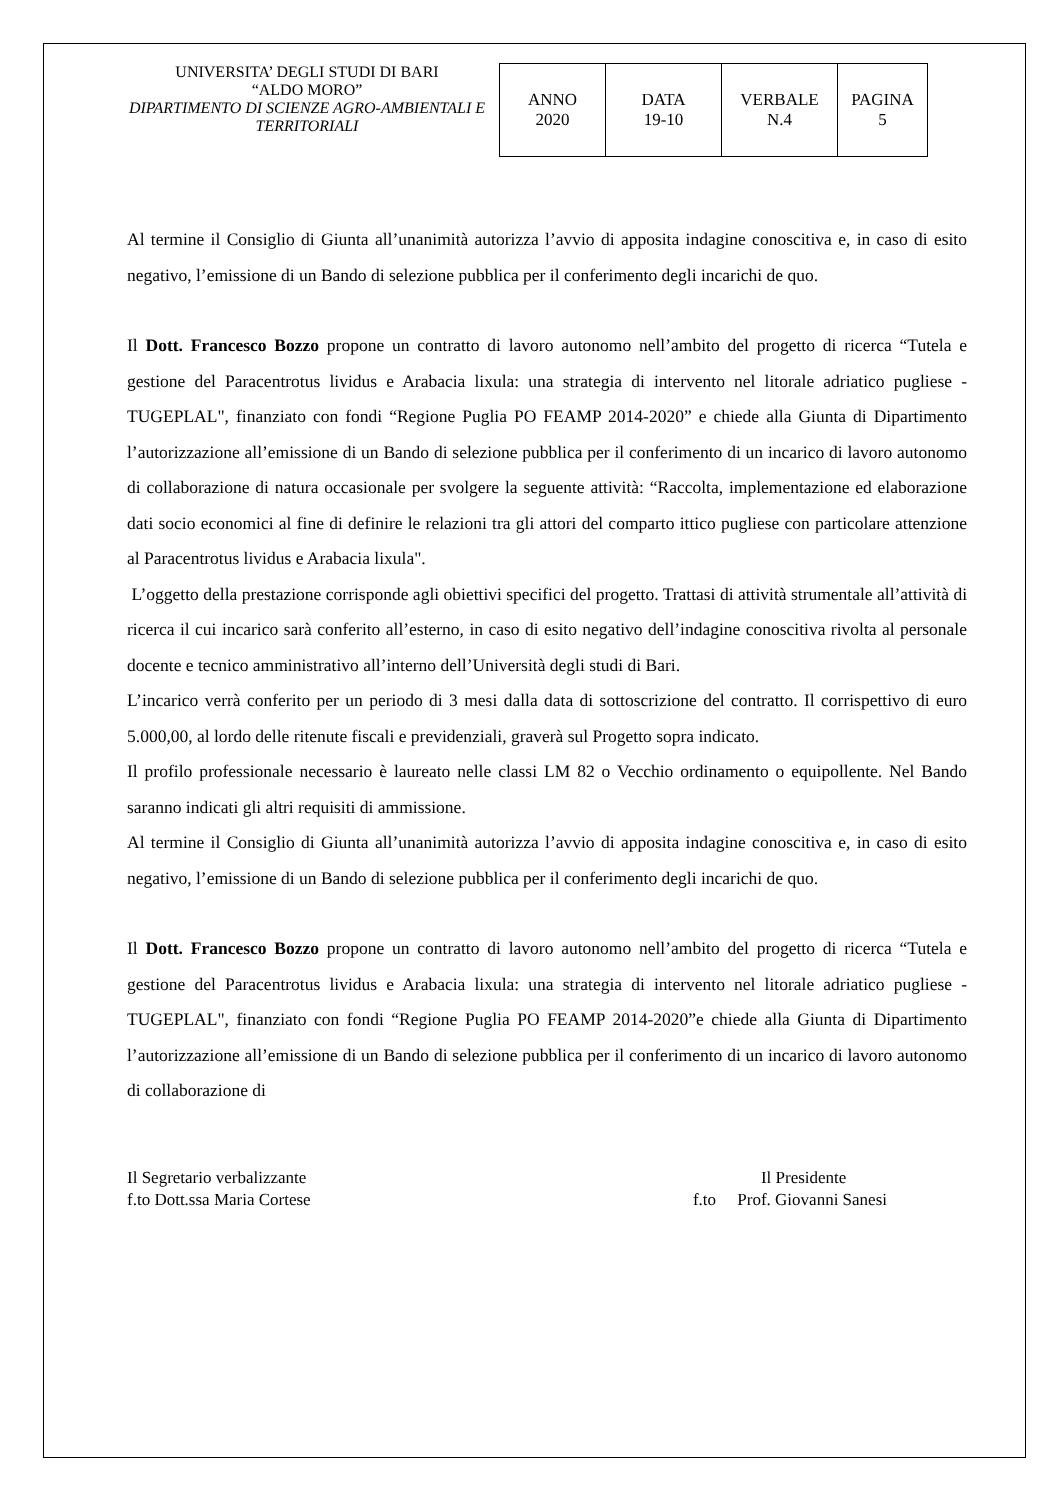UNIVERSITA’ DEGLI STUDI DI BARI
“ALDO MORO”
DIPARTIMENTO DI SCIENZE AGRO-AMBIENTALI E TERRITORIALI
| ANNO 2020 | DATA 19-10 | VERBALE N.4 | PAGINA 5 |
Al termine il Consiglio di Giunta all’unanimità autorizza l’avvio di apposita indagine conoscitiva e, in caso di esito negativo, l’emissione di un Bando di selezione pubblica per il conferimento degli incarichi de quo.
Il Dott. Francesco Bozzo propone un contratto di lavoro autonomo nell’ambito del progetto di ricerca “Tutela e gestione del Paracentrotus lividus e Arabacia lixula: una strategia di intervento nel litorale adriatico pugliese - TUGEPLAL", finanziato con fondi “Regione Puglia PO FEAMP 2014-2020” e chiede alla Giunta di Dipartimento l’autorizzazione all’emissione di un Bando di selezione pubblica per il conferimento di un incarico di lavoro autonomo di collaborazione di natura occasionale per svolgere la seguente attività: “Raccolta, implementazione ed elaborazione dati socio economici al fine di definire le relazioni tra gli attori del comparto ittico pugliese con particolare attenzione al Paracentrotus lividus e Arabacia lixula".
L’oggetto della prestazione corrisponde agli obiettivi specifici del progetto. Trattasi di attività strumentale all’attività di ricerca il cui incarico sarà conferito all’esterno, in caso di esito negativo dell’indagine conoscitiva rivolta al personale docente e tecnico amministrativo all’interno dell’Università degli studi di Bari.
L’incarico verrà conferito per un periodo di 3 mesi dalla data di sottoscrizione del contratto. Il corrispettivo di euro 5.000,00, al lordo delle ritenute fiscali e previdenziali, graverà sul Progetto sopra indicato.
Il profilo professionale necessario è laureato nelle classi LM 82 o Vecchio ordinamento o equipollente. Nel Bando saranno indicati gli altri requisiti di ammissione.
Al termine il Consiglio di Giunta all’unanimità autorizza l’avvio di apposita indagine conoscitiva e, in caso di esito negativo, l’emissione di un Bando di selezione pubblica per il conferimento degli incarichi de quo.
Il Dott. Francesco Bozzo propone un contratto di lavoro autonomo nell’ambito del progetto di ricerca “Tutela e gestione del Paracentrotus lividus e Arabacia lixula: una strategia di intervento nel litorale adriatico pugliese - TUGEPLAL", finanziato con fondi “Regione Puglia PO FEAMP 2014-2020”e chiede alla Giunta di Dipartimento l’autorizzazione all’emissione di un Bando di selezione pubblica per il conferimento di un incarico di lavoro autonomo di collaborazione di
Il Segretario verbalizzante
f.to Dott.ssa Maria Cortese
Il Presidente
f.to Prof. Giovanni Sanesi